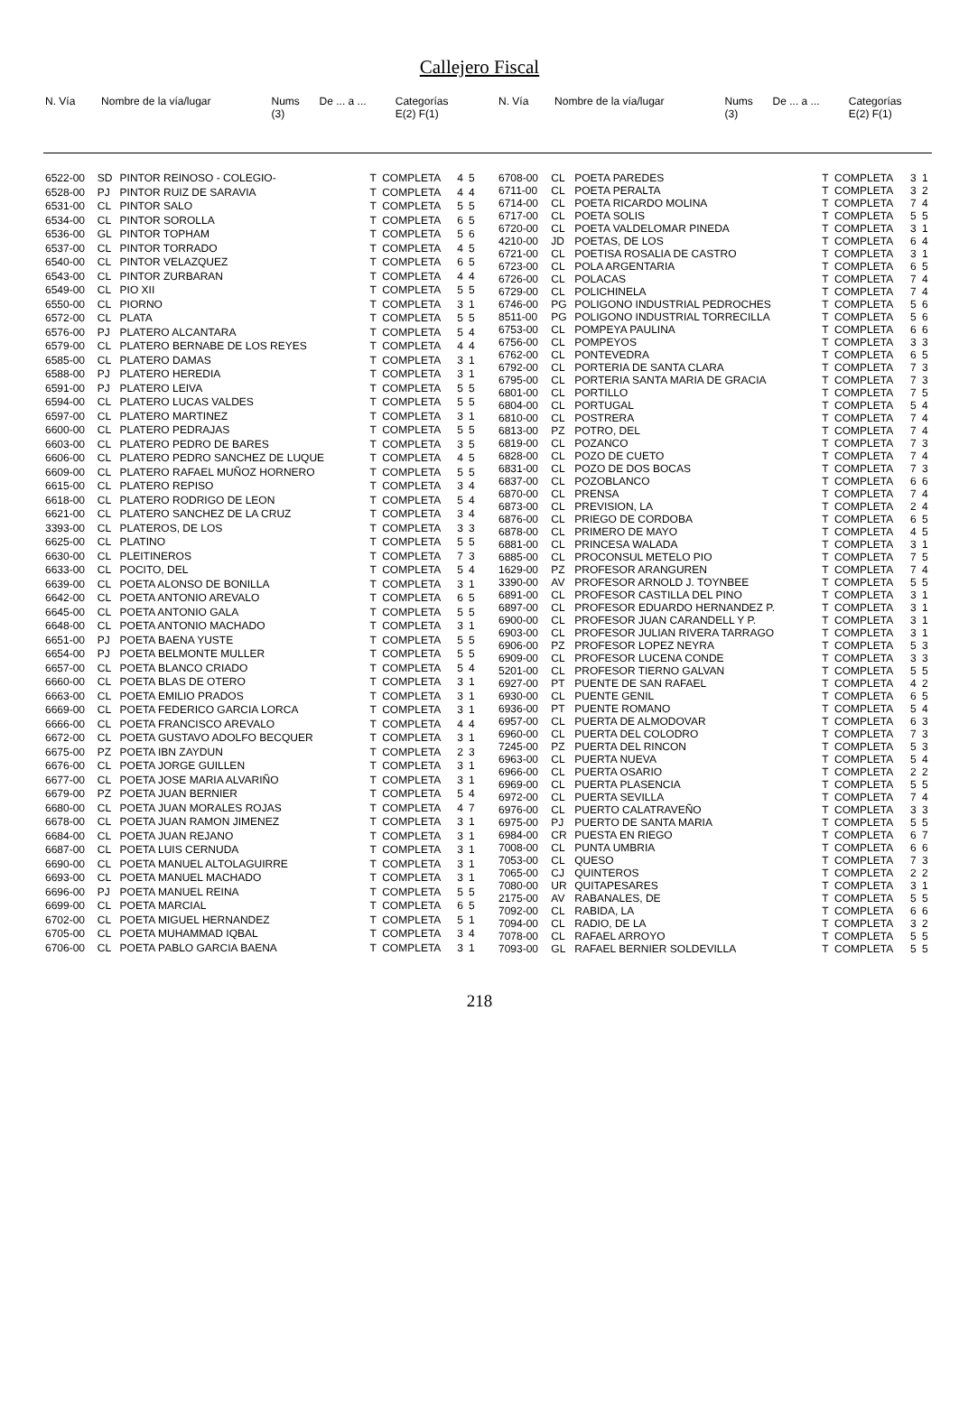Callejero Fiscal
| N. Vía | | Nombre de la vía/lugar | Nums (3) | De ... a ... | Categorías E(2) F(1) |
| --- | --- | --- | --- | --- | --- |
| N. Vía | | Nombre de la vía/lugar | Nums (3) | De ... a ... | Categorías E(2) F(1) |
| --- | --- | --- | --- | --- | --- |
| 6522-00 | SD | PINTOR REINOSO - COLEGIO- | T | COMPLETA | 4 | 5 |
| 6528-00 | PJ | PINTOR RUIZ DE SARAVIA | T | COMPLETA | 4 | 4 |
| 6531-00 | CL | PINTOR SALO | T | COMPLETA | 5 | 5 |
| 6534-00 | CL | PINTOR SOROLLA | T | COMPLETA | 6 | 5 |
| 6536-00 | GL | PINTOR TOPHAM | T | COMPLETA | 5 | 6 |
| 6537-00 | CL | PINTOR TORRADO | T | COMPLETA | 4 | 5 |
| 6540-00 | CL | PINTOR VELAZQUEZ | T | COMPLETA | 6 | 5 |
| 6543-00 | CL | PINTOR ZURBARAN | T | COMPLETA | 4 | 4 |
| 6549-00 | CL | PIO XII | T | COMPLETA | 5 | 5 |
| 6550-00 | CL | PIORNO | T | COMPLETA | 3 | 1 |
| 6572-00 | CL | PLATA | T | COMPLETA | 5 | 5 |
| 6576-00 | PJ | PLATERO ALCANTARA | T | COMPLETA | 5 | 4 |
| 6579-00 | CL | PLATERO BERNABE DE LOS REYES | T | COMPLETA | 4 | 4 |
| 6585-00 | CL | PLATERO DAMAS | T | COMPLETA | 3 | 1 |
| 6588-00 | PJ | PLATERO HEREDIA | T | COMPLETA | 3 | 1 |
| 6591-00 | PJ | PLATERO LEIVA | T | COMPLETA | 5 | 5 |
| 6594-00 | CL | PLATERO LUCAS VALDES | T | COMPLETA | 5 | 5 |
| 6597-00 | CL | PLATERO MARTINEZ | T | COMPLETA | 3 | 1 |
| 6600-00 | CL | PLATERO PEDRAJAS | T | COMPLETA | 5 | 5 |
| 6603-00 | CL | PLATERO PEDRO DE BARES | T | COMPLETA | 3 | 5 |
| 6606-00 | CL | PLATERO PEDRO SANCHEZ DE LUQUE | T | COMPLETA | 4 | 5 |
| 6609-00 | CL | PLATERO RAFAEL MUÑOZ HORNERO | T | COMPLETA | 5 | 5 |
| 6615-00 | CL | PLATERO REPISO | T | COMPLETA | 3 | 4 |
| 6618-00 | CL | PLATERO RODRIGO DE LEON | T | COMPLETA | 5 | 4 |
| 6621-00 | CL | PLATERO SANCHEZ DE LA CRUZ | T | COMPLETA | 3 | 4 |
| 3393-00 | CL | PLATEROS, DE LOS | T | COMPLETA | 3 | 3 |
| 6625-00 | CL | PLATINO | T | COMPLETA | 5 | 5 |
| 6630-00 | CL | PLEITINEROS | T | COMPLETA | 7 | 3 |
| 6633-00 | CL | POCITO, DEL | T | COMPLETA | 5 | 4 |
| 6639-00 | CL | POETA ALONSO DE BONILLA | T | COMPLETA | 3 | 1 |
| 6642-00 | CL | POETA ANTONIO AREVALO | T | COMPLETA | 6 | 5 |
| 6645-00 | CL | POETA ANTONIO GALA | T | COMPLETA | 5 | 5 |
| 6648-00 | CL | POETA ANTONIO MACHADO | T | COMPLETA | 3 | 1 |
| 6651-00 | PJ | POETA BAENA YUSTE | T | COMPLETA | 5 | 5 |
| 6654-00 | PJ | POETA BELMONTE MULLER | T | COMPLETA | 5 | 5 |
| 6657-00 | CL | POETA BLANCO CRIADO | T | COMPLETA | 5 | 4 |
| 6660-00 | CL | POETA BLAS DE OTERO | T | COMPLETA | 3 | 1 |
| 6663-00 | CL | POETA EMILIO PRADOS | T | COMPLETA | 3 | 1 |
| 6669-00 | CL | POETA FEDERICO GARCIA LORCA | T | COMPLETA | 3 | 1 |
| 6666-00 | CL | POETA FRANCISCO AREVALO | T | COMPLETA | 4 | 4 |
| 6672-00 | CL | POETA GUSTAVO ADOLFO BECQUER | T | COMPLETA | 3 | 1 |
| 6675-00 | PZ | POETA IBN ZAYDUN | T | COMPLETA | 2 | 3 |
| 6676-00 | CL | POETA JORGE GUILLEN | T | COMPLETA | 3 | 1 |
| 6677-00 | CL | POETA JOSE MARIA ALVARIÑO | T | COMPLETA | 3 | 1 |
| 6679-00 | PZ | POETA JUAN BERNIER | T | COMPLETA | 5 | 4 |
| 6680-00 | CL | POETA JUAN MORALES ROJAS | T | COMPLETA | 4 | 7 |
| 6678-00 | CL | POETA JUAN RAMON JIMENEZ | T | COMPLETA | 3 | 1 |
| 6684-00 | CL | POETA JUAN REJANO | T | COMPLETA | 3 | 1 |
| 6687-00 | CL | POETA LUIS CERNUDA | T | COMPLETA | 3 | 1 |
| 6690-00 | CL | POETA MANUEL ALTOLAGUIRRE | T | COMPLETA | 3 | 1 |
| 6693-00 | CL | POETA MANUEL MACHADO | T | COMPLETA | 3 | 1 |
| 6696-00 | PJ | POETA MANUEL REINA | T | COMPLETA | 5 | 5 |
| 6699-00 | CL | POETA MARCIAL | T | COMPLETA | 6 | 5 |
| 6702-00 | CL | POETA MIGUEL HERNANDEZ | T | COMPLETA | 5 | 1 |
| 6705-00 | CL | POETA MUHAMMAD IQBAL | T | COMPLETA | 3 | 4 |
| 6706-00 | CL | POETA PABLO GARCIA BAENA | T | COMPLETA | 3 | 1 |
| 6708-00 | CL | POETA PAREDES | T | COMPLETA | 3 | 1 |
| 6711-00 | CL | POETA PERALTA | T | COMPLETA | 3 | 2 |
| 6714-00 | CL | POETA RICARDO MOLINA | T | COMPLETA | 7 | 4 |
| 6717-00 | CL | POETA SOLIS | T | COMPLETA | 5 | 5 |
| 6720-00 | CL | POETA VALDELOMAR PINEDA | T | COMPLETA | 3 | 1 |
| 4210-00 | JD | POETAS, DE LOS | T | COMPLETA | 6 | 4 |
| 6721-00 | CL | POETISA ROSALIA DE CASTRO | T | COMPLETA | 3 | 1 |
| 6723-00 | CL | POLA ARGENTARIA | T | COMPLETA | 6 | 5 |
| 6726-00 | CL | POLACAS | T | COMPLETA | 7 | 4 |
| 6729-00 | CL | POLICHINELA | T | COMPLETA | 7 | 4 |
| 6746-00 | PG | POLIGONO INDUSTRIAL PEDROCHES | T | COMPLETA | 5 | 6 |
| 8511-00 | PG | POLIGONO INDUSTRIAL TORRECILLA | T | COMPLETA | 5 | 6 |
| 6753-00 | CL | POMPEYA PAULINA | T | COMPLETA | 6 | 6 |
| 6756-00 | CL | POMPEYOS | T | COMPLETA | 3 | 3 |
| 6762-00 | CL | PONTEVEDRA | T | COMPLETA | 6 | 5 |
| 6792-00 | CL | PORTERIA DE SANTA CLARA | T | COMPLETA | 7 | 3 |
| 6795-00 | CL | PORTERIA SANTA MARIA DE GRACIA | T | COMPLETA | 7 | 3 |
| 6801-00 | CL | PORTILLO | T | COMPLETA | 7 | 5 |
| 6804-00 | CL | PORTUGAL | T | COMPLETA | 5 | 4 |
| 6810-00 | CL | POSTRERA | T | COMPLETA | 7 | 4 |
| 6813-00 | PZ | POTRO, DEL | T | COMPLETA | 7 | 4 |
| 6819-00 | CL | POZANCO | T | COMPLETA | 7 | 3 |
| 6828-00 | CL | POZO DE CUETO | T | COMPLETA | 7 | 4 |
| 6831-00 | CL | POZO DE DOS BOCAS | T | COMPLETA | 7 | 3 |
| 6837-00 | CL | POZOBLANCO | T | COMPLETA | 6 | 6 |
| 6870-00 | CL | PRENSA | T | COMPLETA | 7 | 4 |
| 6873-00 | CL | PREVISION, LA | T | COMPLETA | 2 | 4 |
| 6876-00 | CL | PRIEGO DE CORDOBA | T | COMPLETA | 6 | 5 |
| 6878-00 | CL | PRIMERO DE MAYO | T | COMPLETA | 4 | 5 |
| 6881-00 | CL | PRINCESA WALADA | T | COMPLETA | 3 | 1 |
| 6885-00 | CL | PROCONSUL METELO PIO | T | COMPLETA | 7 | 5 |
| 1629-00 | PZ | PROFESOR ARANGUREN | T | COMPLETA | 7 | 4 |
| 3390-00 | AV | PROFESOR ARNOLD J. TOYNBEE | T | COMPLETA | 5 | 5 |
| 6891-00 | CL | PROFESOR CASTILLA DEL PINO | T | COMPLETA | 3 | 1 |
| 6897-00 | CL | PROFESOR EDUARDO HERNANDEZ P. | T | COMPLETA | 3 | 1 |
| 6900-00 | CL | PROFESOR JUAN CARANDELL Y P. | T | COMPLETA | 3 | 1 |
| 6903-00 | CL | PROFESOR JULIAN RIVERA TARRAGO | T | COMPLETA | 3 | 1 |
| 6906-00 | PZ | PROFESOR LOPEZ NEYRA | T | COMPLETA | 5 | 3 |
| 6909-00 | CL | PROFESOR LUCENA CONDE | T | COMPLETA | 3 | 3 |
| 5201-00 | CL | PROFESOR TIERNO GALVAN | T | COMPLETA | 5 | 5 |
| 6927-00 | PT | PUENTE DE SAN RAFAEL | T | COMPLETA | 4 | 2 |
| 6930-00 | CL | PUENTE GENIL | T | COMPLETA | 6 | 5 |
| 6936-00 | PT | PUENTE ROMANO | T | COMPLETA | 5 | 4 |
| 6957-00 | CL | PUERTA DE ALMODOVAR | T | COMPLETA | 6 | 3 |
| 6960-00 | CL | PUERTA DEL COLODRO | T | COMPLETA | 7 | 3 |
| 7245-00 | PZ | PUERTA DEL RINCON | T | COMPLETA | 5 | 3 |
| 6963-00 | CL | PUERTA NUEVA | T | COMPLETA | 5 | 4 |
| 6966-00 | CL | PUERTA OSARIO | T | COMPLETA | 2 | 2 |
| 6969-00 | CL | PUERTA PLASENCIA | T | COMPLETA | 5 | 5 |
| 6972-00 | CL | PUERTA SEVILLA | T | COMPLETA | 7 | 4 |
| 6976-00 | CL | PUERTO CALATRAVEÑO | T | COMPLETA | 3 | 3 |
| 6975-00 | PJ | PUERTO DE SANTA MARIA | T | COMPLETA | 5 | 5 |
| 6984-00 | CR | PUESTA EN RIEGO | T | COMPLETA | 6 | 7 |
| 7008-00 | CL | PUNTA UMBRIA | T | COMPLETA | 6 | 6 |
| 7053-00 | CL | QUESO | T | COMPLETA | 7 | 3 |
| 7065-00 | CJ | QUINTEROS | T | COMPLETA | 2 | 2 |
| 7080-00 | UR | QUITAPESARES | T | COMPLETA | 3 | 1 |
| 2175-00 | AV | RABANALES, DE | T | COMPLETA | 5 | 5 |
| 7092-00 | CL | RABIDA, LA | T | COMPLETA | 6 | 6 |
| 7094-00 | CL | RADIO, DE LA | T | COMPLETA | 3 | 2 |
| 7078-00 | CL | RAFAEL ARROYO | T | COMPLETA | 5 | 5 |
| 7093-00 | GL | RAFAEL BERNIER SOLDEVILLA | T | COMPLETA | 5 | 5 |
218